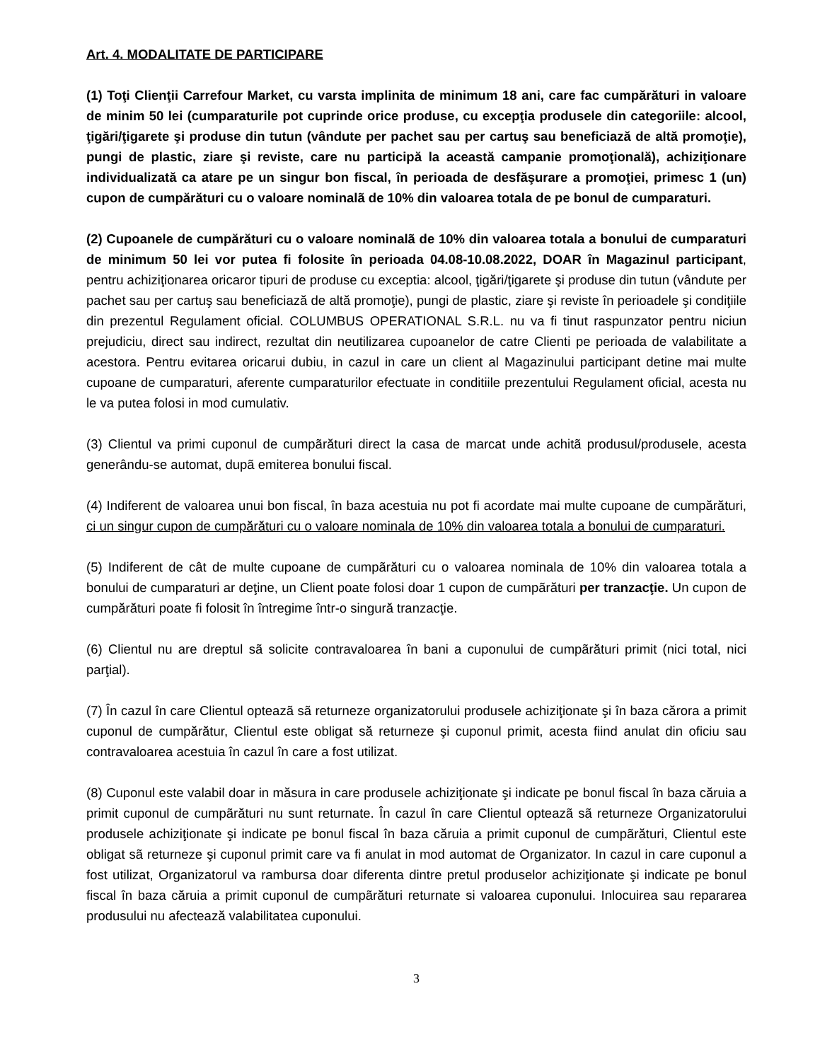Art. 4. MODALITATE DE PARTICIPARE
(1) Toţi Clienţii Carrefour Market, cu varsta implinita de minimum 18 ani, care fac cumpărături in valoare de minim 50 lei (cumparaturile pot cuprinde orice produse, cu excepţia produsele din categoriile: alcool, ţigări/ţigarete şi produse din tutun (vândute per pachet sau per cartuş sau beneficiază de altă promoţie), pungi de plastic, ziare şi reviste, care nu participă la această campanie promoţională), achiziţionare individualizată ca atare pe un singur bon fiscal, în perioada de desfăşurare a promoţiei, primesc 1 (un) cupon de cumpărături cu o valoare nominalã de 10% din valoarea totala de pe bonul de cumparaturi.
(2) Cupoanele de cumpărături cu o valoare nominalã de 10% din valoarea totala a bonului de cumparaturi de minimum 50 lei vor putea fi folosite în perioada 04.08-10.08.2022, DOAR în Magazinul participant, pentru achiziţionarea oricaror tipuri de produse cu exceptia: alcool, ţigări/ţigarete şi produse din tutun (vândute per pachet sau per cartuş sau beneficiază de altă promoţie), pungi de plastic, ziare şi reviste în perioadele şi condiţiile din prezentul Regulament oficial. COLUMBUS OPERATIONAL S.R.L. nu va fi tinut raspunzator pentru niciun prejudiciu, direct sau indirect, rezultat din neutilizarea cupoanelor de catre Clienti pe perioada de valabilitate a acestora. Pentru evitarea oricarui dubiu, in cazul in care un client al Magazinului participant detine mai multe cupoane de cumparaturi, aferente cumparaturilor efectuate in conditiile prezentului Regulament oficial, acesta nu le va putea folosi in mod cumulativ.
(3) Clientul va primi cuponul de cumpãrături direct la casa de marcat unde achitã produsul/produsele, acesta generându-se automat, dupã emiterea bonului fiscal.
(4) Indiferent de valoarea unui bon fiscal, în baza acestuia nu pot fi acordate mai multe cupoane de cumpărături, ci un singur cupon de cumpărături cu o valoare nominala de 10% din valoarea totala a bonului de cumparaturi.
(5) Indiferent de cât de multe cupoane de cumpãrături cu o valoarea nominala de 10% din valoarea totala a bonului de cumparaturi ar deţine, un Client poate folosi doar 1 cupon de cumpãrături per tranzacţie. Un cupon de cumpărături poate fi folosit în întregime într-o singură tranzacţie.
(6) Clientul nu are dreptul sã solicite contravaloarea în bani a cuponului de cumpãrături primit (nici total, nici parţial).
(7) În cazul în care Clientul opteazã sã returneze organizatorului produsele achiziţionate şi în baza cărora a primit cuponul de cumpărătur, Clientul este obligat să returneze şi cuponul primit, acesta fiind anulat din oficiu sau contravaloarea acestuia în cazul în care a fost utilizat.
(8) Cuponul este valabil doar in măsura in care produsele achiziţionate şi indicate pe bonul fiscal în baza căruia a primit cuponul de cumpãrături nu sunt returnate. În cazul în care Clientul opteazã sã returneze Organizatorului produsele achiziţionate şi indicate pe bonul fiscal în baza căruia a primit cuponul de cumpãrături, Clientul este obligat sã returneze şi cuponul primit care va fi anulat in mod automat de Organizator. In cazul in care cuponul a fost utilizat, Organizatorul va rambursa doar diferenta dintre pretul produselor achiziţionate şi indicate pe bonul fiscal în baza căruia a primit cuponul de cumpãrături returnate si valoarea cuponului. Inlocuirea sau repararea produsului nu afectează valabilitatea cuponului.
3